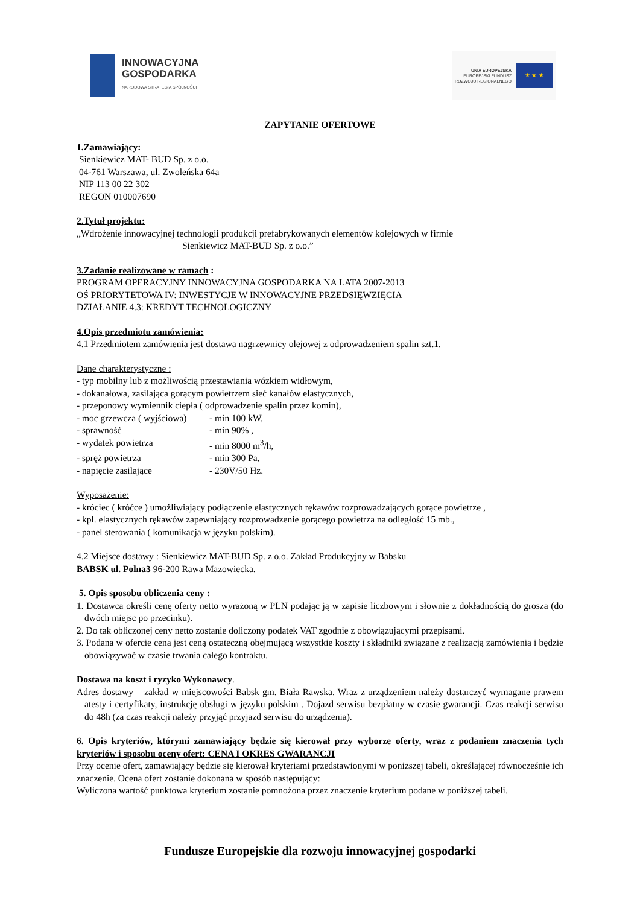INNOWACYJNA
GOSPODARKA
NARODOWA STRATEGIA SPÓJNOŚCI
UNIA EUROPEJSKA
EUROPEJSKI FUNDUSZ
ROZWOJU REGIONALNEGO
★ ★ ★
ZAPYTANIE OFERTOWE
1.Zamawiający:
Sienkiewicz MAT- BUD Sp. z o.o.
04-761 Warszawa, ul. Zwoleńska 64a
NIP 113 00 22 302
REGON 010007690
2.Tytuł projektu:
„Wdrożenie innowacyjnej technologii produkcji prefabrykowanych elementów kolejowych w firmie
Sienkiewicz MAT-BUD Sp. z o.o.”
3.Zadanie realizowane w ramach :
PROGRAM OPERACYJNY INNOWACYJNA GOSPODARKA NA LATA 2007-2013
OŚ PRIORYTETOWA IV: INWESTYCJE W INNOWACYJNE PRZEDSIĘWZIĘCIA
DZIAŁANIE 4.3: KREDYT TECHNOLOGICZNY
4.Opis przedmiotu zamówienia:
4.1 Przedmiotem zamówienia jest dostawa nagrzewnicy olejowej z odprowadzeniem spalin szt.1.
Dane charakterystyczne :
- typ mobilny lub z możliwością przestawiania wózkiem widłowym,
- dokanałowa, zasilająca gorącym powietrzem sieć kanałów elastycznych,
- przeponowy wymiennik ciepła ( odprowadzenie spalin przez komin),
- moc grzewcza ( wyjściowa) - min 100 kW,
- sprawność - min 90% ,
- wydatek powietrza - min 8000 m<sup>3</sup>/h,
- spręż powietrza - min 300 Pa,
- napięcie zasilające - 230V/50 Hz.
Wyposażenie:
- króciec ( króćce ) umożliwiający podłączenie elastycznych rękawów rozprowadzających gorące powietrze ,
- kpl. elastycznych rękawów zapewniający rozprowadzenie gorącego powietrza na odległość 15 mb.,
- panel sterowania ( komunikacja w języku polskim).
4.2 Miejsce dostawy : Sienkiewicz MAT-BUD Sp. z o.o. Zakład Produkcyjny w Babsku
BABSK ul. Polna3 96-200 Rawa Mazowiecka.
5. Opis sposobu obliczenia ceny :
1. Dostawca określi cenę oferty netto wyrażoną w PLN podając ją w zapisie liczbowym i słownie z dokładnością do grosza (do dwóch miejsc po przecinku).
2. Do tak obliczonej ceny netto zostanie doliczony podatek VAT zgodnie z obowiązującymi przepisami.
3. Podana w ofercie cena jest ceną ostateczną obejmującą wszystkie koszty i składniki związane z realizacją zamówienia i będzie obowiązywać w czasie trwania całego kontraktu.
Dostawa na koszt i ryzyko Wykonawcy.
Adres dostawy – zakład w miejscowości Babsk gm. Biała Rawska. Wraz z urządzeniem należy dostarczyć wymagane prawem atesty i certyfikaty, instrukcję obsługi w języku polskim . Dojazd serwisu bezpłatny w czasie gwarancji. Czas reakcji serwisu do 48h (za czas reakcji należy przyjąć przyjazd serwisu do urządzenia).
6. Opis kryteriów, którymi zamawiający będzie się kierował przy wyborze oferty, wraz z podaniem znaczenia tych kryteriów i sposobu oceny ofert: CENA I OKRES GWARANCJI
Przy ocenie ofert, zamawiający będzie się kierował kryteriami przedstawionymi w poniższej tabeli, określającej równocześnie ich znaczenie. Ocena ofert zostanie dokonana w sposób następujący:
Wyliczona wartość punktowa kryterium zostanie pomnożona przez znaczenie kryterium podane w poniższej tabeli.
Fundusze Europejskie dla rozwoju innowacyjnej gospodarki